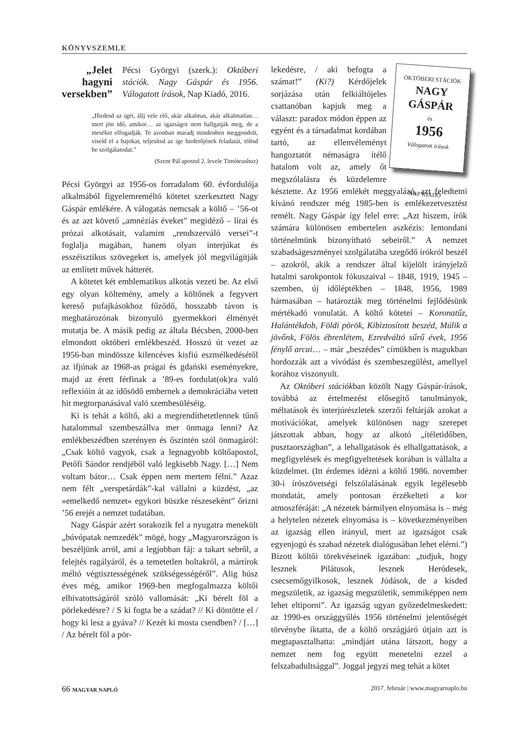KÖNYVSZEMLE
„Jelet hagyni versekben”
Pécsi Györgyi (szerk.): Októberi stációk. Nagy Gáspár és 1956. Válogatott írások, Nap Kiadó, 2016.
„Hirdesd az igét, állj vele elő, akár alkalmas, akár alkalmatlan… mert jön idő, amikor… az igazságot nem hallgatják meg, de a meséket elfogadják. Te azonban maradj mindenben meggondolt, viseld el a bajokat, teljesítsd az ige hirdetőjének feladatát, töltsd be szolgálatodat.”
(Szent Pál apostol 2. levele Timóteushoz)
Pécsi Györgyi az 1956-os forradalom 60. évfordulója alkalmából figyelemreméltó kötetet szerkesztett Nagy Gáspár emlékére. A válogatás nemcsak a költő – ’56-ot és az azt követő „amnéziás éveket” megidéző – lírai és prózai alkotásait, valamint „rendszerváló versei”-t foglalja magában, hanem olyan interjúkat és esszéisztikus szövegeket is, amelyek jól megvilágítják az említett művek hátterét.
A kötetet két emblematikus alkotás vezeti be. Az első egy olyan költemény, amely a költőnek a fegyvert kereső pufajkásokhoz fűződő, hosszabb távon is meghatározónak bizonyuló gyermekkori élményét mutatja be. A másik pedig az általa Bécsben, 2000-ben elmondott októberi emlékbeszéd. Hosszú út vezet az 1956-ban mindössze kilencéves kisfiú eszmélkedésétől az ifjúnak az 1968-as prágai és gdański eseményekre, majd az érett férfinak a ’89-es fordulat(ok)ra való reflexióin át az idősödő embernek a demokráciába vetett hit megtorpanásával való szembesüléséig.
Ki is tehát a költő, aki a megrendíthetetlennek tűnő hatalommal szembeszállva mer önmaga lenni? Az emlékbeszédben szerényen és őszintén szól önmagáról: „Csak költő vagyok, csak a legnagyobb költőapostol, Petőfi Sándor rendjéből való legkisebb Nagy. […] Nem voltam bátor… Csak éppen nem mertem félni.” Azaz nem félt „verspetárdák”-kal vállalni a küzdést, „az »emelkedő nemzet« egykori büszke részeseként” őrizni ’56 erejét a nemzet tudatában.
Nagy Gáspár azért sorakozik fel a nyugatra menekült „búvópatak nemzedék” mögé, hogy „Magyarországon is beszéljünk arról, ami a legjobban fáj: a takart sebről, a felejtés ragályáról, és a temetetlen holtakról, a mártírok méltó végtisztességének szükségességéről”. Alig húsz éves még, amikor 1969-ben megfogalmazza költői elhivatottságáról szóló vallomását: „Ki bérelt föl a pörlekedésre? / S ki fogta be a szádat? // Ki döntötte el / hogy ki lesz a gyáva? // Kezét ki mosta csendben? / […] / Az bérelt föl a pör-
OKTÓBERI STÁCIÓK
NAGY GÁSPÁR
és
1956
Válogatott írások
NAP KIADÓ
lekedésre, / aki befogta a számat!” (Ki?) Kérdőjelek sorjázása után felkiáltójeles csattanóban kapjuk meg a választ: paradox módon éppen az egyént és a társadalmat kordában tartó, az ellenvéleményt hangoztatót némaságra ítélő hatalom volt az, amely őt megszólalásra és küzdelemre késztette. Az 1956 emlékét meggyalázó, azt feledtetni kívánó rendszer még 1985-ben is emlékezetvesztést remélt. Nagy Gáspár így felel erre: „Azt hiszem, írók számára különösen embertelen aszkézis: lemondani történelmünk bizonyítható sebeiről.” A nemzet szabadságeszményei szolgálatába szegődő írókról beszél – azokról, akik a rendszer által kijelölt irányjelző hatalmi sarokpontok fókuszaival – 1848, 1919, 1945 – szemben, új időléptékben – 1848, 1956, 1989 hármasában – határozták meg történelmi fejlődésünk mértékadó vonulatát. A költő kötetei – Koronatűz, Halántékdob, Földi pörök, Kibiztosított beszéd, Múlik a jövőnk, Fölös ébrenlétem, Ezredváltó sűrű évek, 1956 fénylő arcai… – már „beszédes” címükben is magukban hordozzák azt a vívódást és szembeszegülést, amellyel korához viszonyult.
Az Októberi stációkban közölt Nagy Gáspár-írások, továbbá az értelmezést elősegítő tanulmányok, méltatások és interjúrészletek szerzői feltárják azokat a motivációkat, amelyek különösen nagy szerepet játszottak abban, hogy az alkotó „ítéletidőben, pusztaországban”, a lehallgatások és elhallgattatások, a megfigyelések és megfigyeltetések korában is vállalta a küzdelmet. (Itt érdemes idézni a költő 1986. november 30-i írószövetségi felszólalásának egyik legélesebb mondatát, amely pontosan érzékelteti a kor atmoszféráját: „A nézetek bármilyen elnyomása is – még a helytelen nézetek elnyomása is – következményeiben az igazság ellen irányul, mert az igazságot csak egyenjogú és szabad nézetek dialógusában lehet elérni.”) Bízott költői törekvéseinek igazában: „tudjuk, hogy lesznek Pilátusok, lesznek Heródesek, csecsemőgyilkosok, lesznek Júdások, de a kisded megszületik, az igazság megszületik, semmiképpen nem lehet eltiporni”. Az igazság ugyan győzedelmeskedett: az 1990-es országgyűlés 1956 történelmi jelentőségét törvénybe iktatta, de a költő országjáró útjain azt is megtapasztalhatta: „mindjárt utána látszott, hogy a nemzet nem fog együtt menetelni ezzel a felszabadultsággal”. Joggal jegyzi meg tehát a kötet
66 MAGYAR NAPLÓ 2017. február | www.magyarnaplo.hu